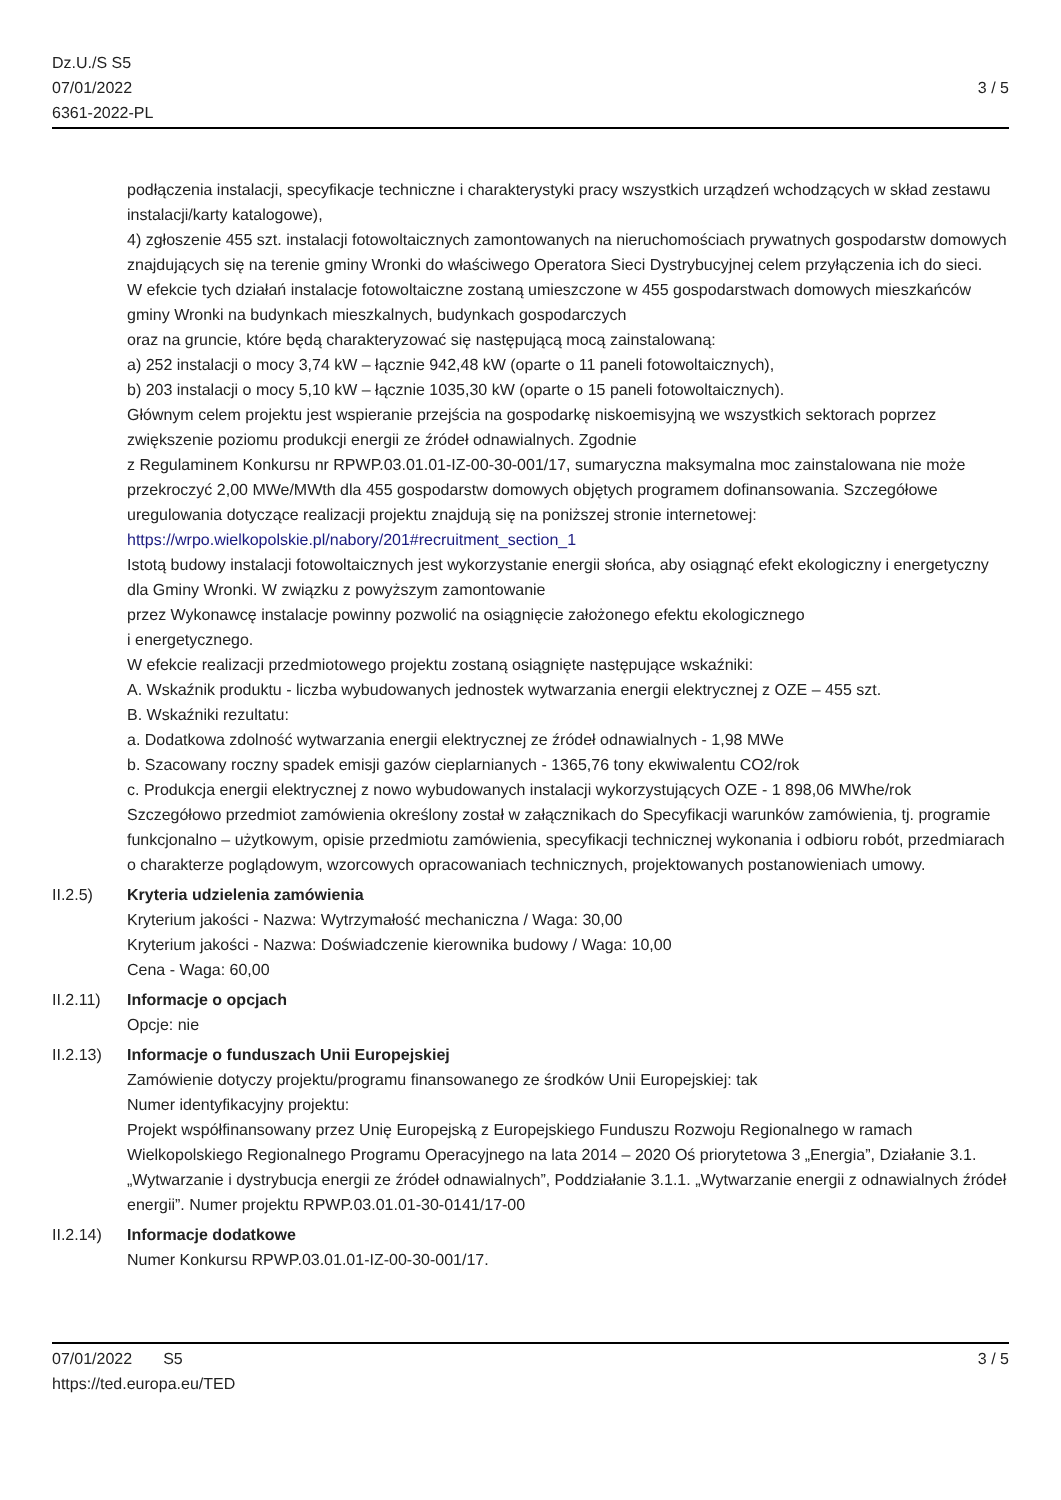Dz.U./S S5
07/01/2022
6361-2022-PL
3 / 5
podłączenia instalacji, specyfikacje techniczne i charakterystyki pracy wszystkich urządzeń wchodzących w skład zestawu instalacji/karty katalogowe),
4) zgłoszenie 455 szt. instalacji fotowoltaicznych zamontowanych na nieruchomościach prywatnych gospodarstw domowych znajdujących się na terenie gminy Wronki do właściwego Operatora Sieci Dystrybucyjnej celem przyłączenia ich do sieci.
W efekcie tych działań instalacje fotowoltaiczne zostaną umieszczone w 455 gospodarstwach domowych mieszkańców gminy Wronki na budynkach mieszkalnych, budynkach gospodarczych
oraz na gruncie, które będą charakteryzować się następującą mocą zainstalowaną:
a) 252 instalacji o mocy 3,74 kW – łącznie 942,48 kW (oparte o 11 paneli fotowoltaicznych),
b) 203 instalacji o mocy 5,10 kW – łącznie 1035,30 kW (oparte o 15 paneli fotowoltaicznych).
Głównym celem projektu jest wspieranie przejścia na gospodarkę niskoemisyjną we wszystkich sektorach poprzez zwiększenie poziomu produkcji energii ze źródeł odnawialnych. Zgodnie
z Regulaminem Konkursu nr RPWP.03.01.01-IZ-00-30-001/17, sumaryczna maksymalna moc zainstalowana nie może przekroczyć 2,00 MWe/MWth dla 455 gospodarstw domowych objętych programem dofinansowania. Szczegółowe uregulowania dotyczące realizacji projektu znajdują się na poniższej stronie internetowej:
https://wrpo.wielkopolskie.pl/nabory/201#recruitment_section_1
Istotą budowy instalacji fotowoltaicznych jest wykorzystanie energii słońca, aby osiągnąć efekt ekologiczny i energetyczny dla Gminy Wronki. W związku z powyższym zamontowanie
przez Wykonawcę instalacje powinny pozwolić na osiągnięcie założonego efektu ekologicznego
i energetycznego.
W efekcie realizacji przedmiotowego projektu zostaną osiągnięte następujące wskaźniki:
A. Wskaźnik produktu - liczba wybudowanych jednostek wytwarzania energii elektrycznej z OZE – 455 szt.
B. Wskaźniki rezultatu:
a. Dodatkowa zdolność wytwarzania energii elektrycznej ze źródeł odnawialnych - 1,98 MWe
b. Szacowany roczny spadek emisji gazów cieplarnianych - 1365,76 tony ekwiwalentu CO2/rok
c. Produkcja energii elektrycznej z nowo wybudowanych instalacji wykorzystujących OZE - 1 898,06 MWhe/rok
Szczegółowo przedmiot zamówienia określony został w załącznikach do Specyfikacji warunków zamówienia, tj. programie funkcjonalno – użytkowym, opisie przedmiotu zamówienia, specyfikacji technicznej wykonania i odbioru robót, przedmiarach o charakterze poglądowym, wzorcowych opracowaniach technicznych, projektowanych postanowieniach umowy.
II.2.5) Kryteria udzielenia zamówienia
Kryterium jakości - Nazwa: Wytrzymałość mechaniczna / Waga: 30,00
Kryterium jakości - Nazwa: Doświadczenie kierownika budowy / Waga: 10,00
Cena - Waga: 60,00
II.2.11)
Informacje o opcjach
Opcje: nie
II.2.13)
Informacje o funduszach Unii Europejskiej
Zamówienie dotyczy projektu/programu finansowanego ze środków Unii Europejskiej: tak
Numer identyfikacyjny projektu:
Projekt współfinansowany przez Unię Europejską z Europejskiego Funduszu Rozwoju Regionalnego w ramach Wielkopolskiego Regionalnego Programu Operacyjnego na lata 2014 – 2020 Oś priorytetowa 3 „Energia”, Działanie 3.1. „Wytwarzanie i dystrybucja energii ze źródeł odnawialnych”, Poddziałanie 3.1.1. „Wytwarzanie energii z odnawialnych źródeł energii”. Numer projektu RPWP.03.01.01-30-0141/17-00
II.2.14)
Informacje dodatkowe
Numer Konkursu RPWP.03.01.01-IZ-00-30-001/17.
07/01/2022 S5
https://ted.europa.eu/TED
3 / 5